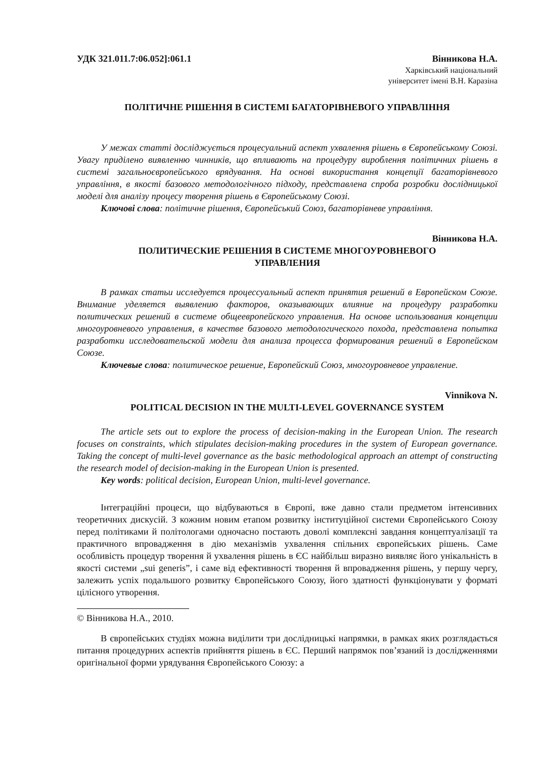УДК 321.011.7:06.052]:061.1 Вінникова Н.А.
Харківський національний
університет імені В.Н. Каразіна
ПОЛІТИЧНЕ РІШЕННЯ В СИСТЕМІ БАГАТОРІВНЕВОГО УПРАВЛІННЯ
У межах статті досліджується процесуальний аспект ухвалення рішень в Європейському Союзі. Увагу приділено виявленню чинників, що впливають на процедуру вироблення політичних рішень в системі загальноєвропейського врядування. На основі використання концепції багаторівневого управління, в якості базового методологічного підходу, представлена спроба розробки дослідницької моделі для аналізу процесу творення рішень в Європейському Союзі.
Ключові слова: політичне рішення, Європейський Союз, багаторівневе управління.
Вінникова Н.А.
ПОЛИТИЧЕСКИЕ РЕШЕНИЯ В СИСТЕМЕ МНОГОУРОВНЕВОГО
УПРАВЛЕНИЯ
В рамках статьи исследуется процессуальный аспект принятия решений в Европейском Союзе. Внимание уделяется выявлению факторов, оказывающих влияние на процедуру разработки политических решений в системе общеевропейского управления. На основе использования концепции многоуровневого управления, в качестве базового методологического похода, представлена попытка разработки исследовательской модели для анализа процесса формирования решений в Европейском Союзе.
Ключевые слова: политическое решение, Европейский Союз, многоуровневое управление.
Vinnikova N.
POLITICAL DECISION IN THE MULTI-LEVEL GOVERNANCE SYSTEM
The article sets out to explore the process of decision-making in the European Union. The research focuses on constraints, which stipulates decision-making procedures in the system of European governance. Taking the concept of multi-level governance as the basic methodological approach an attempt of constructing the research model of decision-making in the European Union is presented.
Key words: political decision, European Union, multi-level governance.
Інтеграційні процеси, що відбуваються в Європі, вже давно стали предметом інтенсивних теоретичних дискусій. З кожним новим етапом розвитку інституційної системи Європейського Союзу перед політиками й політологами одночасно постають доволі комплексні завдання концептуалізації та практичного впровадження в дію механізмів ухвалення спільних європейських рішень. Саме особливість процедур творення й ухвалення рішень в ЄС найбільш виразно виявляє його унікальність в якості системи „sui generis”, і саме від ефективності творення й впровадження рішень, у першу чергу, залежить успіх подальшого розвитку Європейського Союзу, його здатності функціонувати у форматі цілісного утворення.
© Вінникова Н.А., 2010.
В європейських студіях можна виділити три дослідницькі напрямки, в рамках яких розглядається питання процедурних аспектів прийняття рішень в ЄС. Перший напрямок пов’язаний із дослідженнями оригінальної форми урядування Європейського Союзу: а